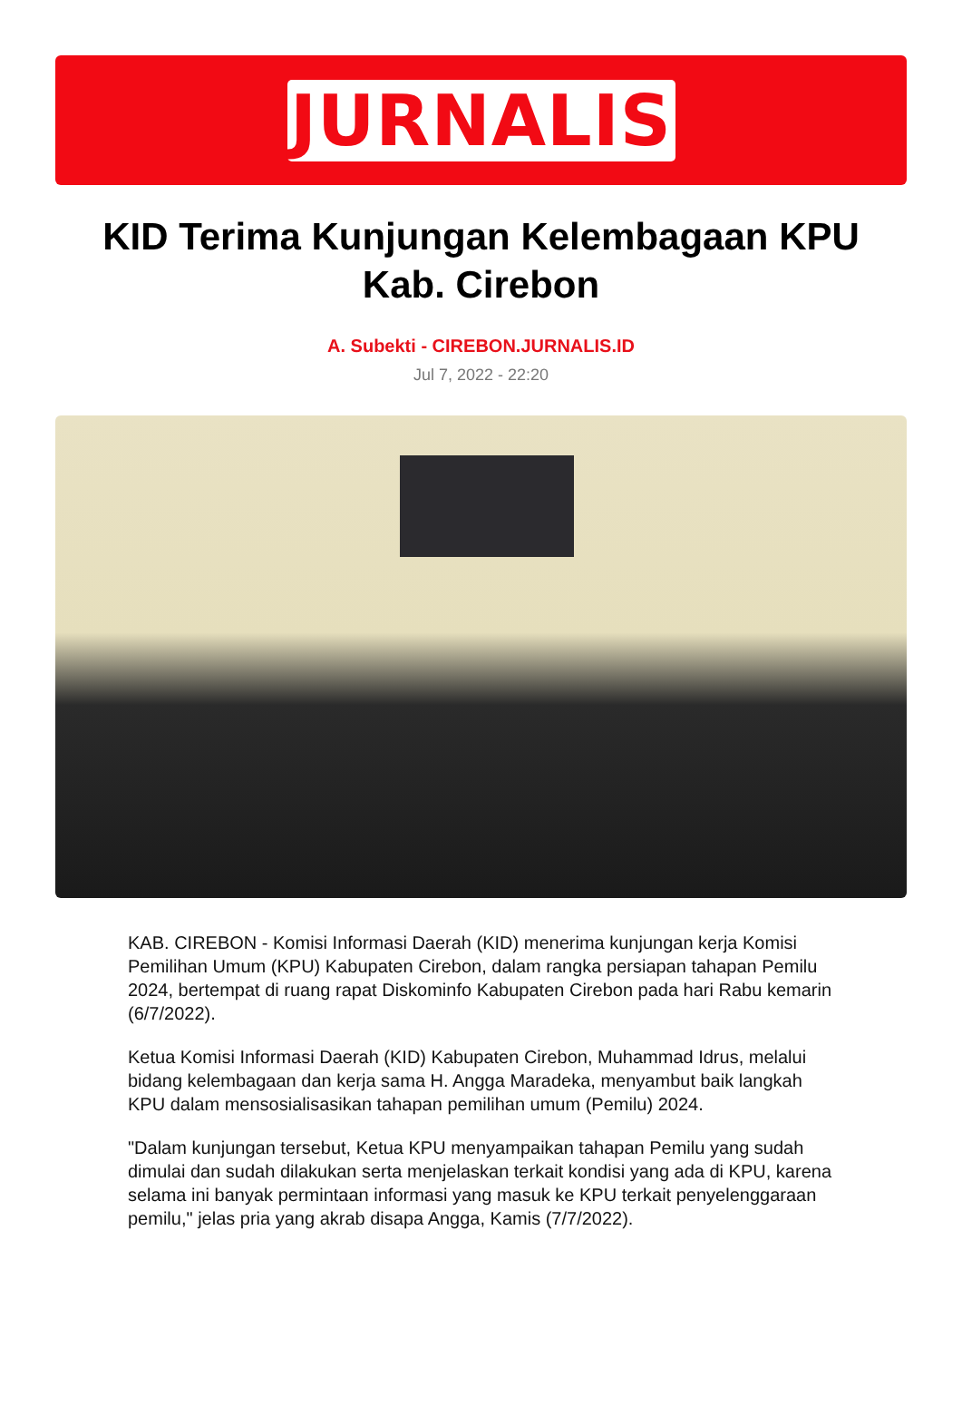JURNALIS
KID Terima Kunjungan Kelembagaan KPU Kab. Cirebon
A. Subekti - CIREBON.JURNALIS.ID
Jul 7, 2022 - 22:20
KAB. CIREBON - Komisi Informasi Daerah (KID) menerima kunjungan kerja Komisi Pemilihan Umum (KPU) Kabupaten Cirebon, dalam rangka persiapan tahapan Pemilu 2024, bertempat di ruang rapat Diskominfo Kabupaten Cirebon pada hari Rabu kemarin (6/7/2022).
Ketua Komisi Informasi Daerah (KID) Kabupaten Cirebon, Muhammad Idrus, melalui bidang kelembagaan dan kerja sama H. Angga Maradeka, menyambut baik langkah KPU dalam mensosialisasikan tahapan pemilihan umum (Pemilu) 2024.
"Dalam kunjungan tersebut, Ketua KPU menyampaikan tahapan Pemilu yang sudah dimulai dan sudah dilakukan serta menjelaskan terkait kondisi yang ada di KPU, karena selama ini banyak permintaan informasi yang masuk ke KPU terkait penyelenggaraan pemilu," jelas pria yang akrab disapa Angga, Kamis (7/7/2022).